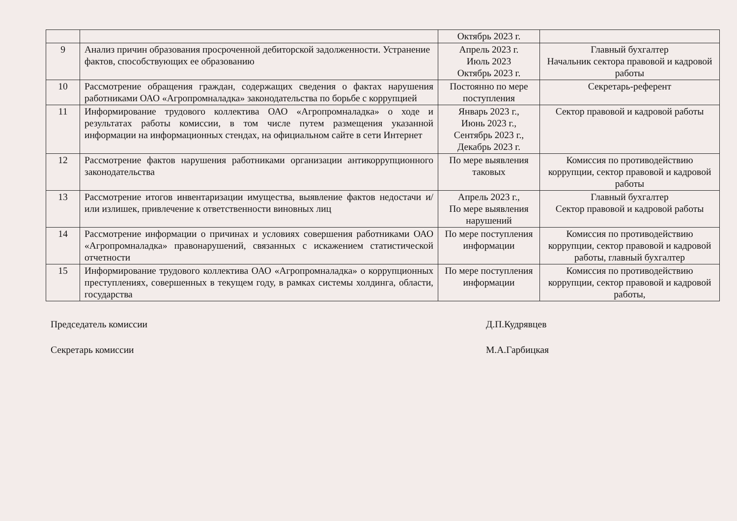| | | Октябрь 2023 г. | |
| 9 | Анализ причин образования просроченной дебиторской задолженности. Устранение фактов, способствующих ее образованию | Апрель 2023 г. Июль 2023 Октябрь 2023 г. | Главный бухгалтер Начальник сектора правовой и кадровой работы |
| 10 | Рассмотрение обращения граждан, содержащих сведения о фактах нарушения работниками ОАО «Агропромналадка» законодательства по борьбе с коррупцией | Постоянно по мере поступления | Секретарь-референт |
| 11 | Информирование трудового коллектива ОАО «Агропромналадка» о ходе и результатах работы комиссии, в том числе путем размещения указанной информации на информационных стендах, на официальном сайте в сети Интернет | Январь 2023 г., Июнь 2023 г., Сентябрь 2023 г., Декабрь 2023 г. | Сектор правовой и кадровой работы |
| 12 | Рассмотрение фактов нарушения работниками организации антикоррупционного законодательства | По мере выявления таковых | Комиссия по противодействию коррупции, сектор правовой и кадровой работы |
| 13 | Рассмотрение итогов инвентаризации имущества, выявление фактов недостачи и/или излишек, привлечение к ответственности виновных лиц | Апрель 2023 г., По мере выявления нарушений | Главный бухгалтер Сектор правовой и кадровой работы |
| 14 | Рассмотрение информации о причинах и условиях совершения работниками ОАО «Агропромналадка» правонарушений, связанных с искажением статистической отчетности | По мере поступления информации | Комиссия по противодействию коррупции, сектор правовой и кадровой работы, главный бухгалтер |
| 15 | Информирование трудового коллектива ОАО «Агропромналадка» о коррупционных преступлениях, совершенных в текущем году, в рамках системы холдинга, области, государства | По мере поступления информации | Комиссия по противодействию коррупции, сектор правовой и кадровой работы, |
Председатель комиссии Д.П.Кудрявцев
Секретарь комиссии М.А.Гарбицкая